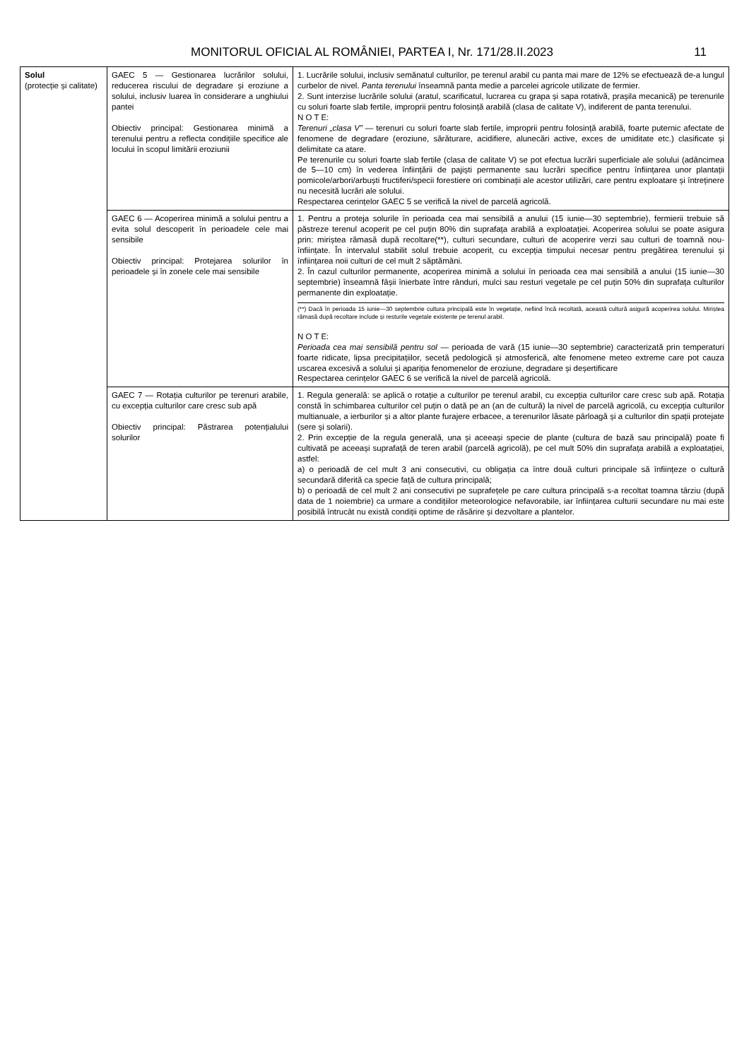MONITORUL OFICIAL AL ROMÂNIEI, PARTEA I, Nr. 171/28.II.2023 11
| Solul (protecție și calitate) | GAEC 5 — Gestionarea lucrărilor solului, reducerea riscului de degradare și eroziune a solului, inclusiv luarea în considerare a unghiului pantei Obiectiv principal: Gestionarea minimă a terenului pentru a reflecta condițiile specifice ale locului în scopul limitării eroziunii | 1. Lucrările solului, inclusiv semănatul culturilor, pe terenul arabil cu panta mai mare de 12% se efectuează de-a lungul curbelor de nivel. Panta terenului înseamnă panta medie a parcelei agricole utilizate de fermier. 2. Sunt interzise lucrările solului (aratul, scarificatul, lucrarea cu grapa și sapa rotativă, prașila mecanică) pe terenurile cu soluri foarte slab fertile, improprii pentru folosință arabilă (clasa de calitate V), indiferent de panta terenului. N O T E: Terenuri „clasa V” — terenuri cu soluri foarte slab fertile, improprii pentru folosință arabilă, foarte puternic afectate de fenomene de degradare (eroziune, sărăturare, acidifiere, alunecări active, exces de umiditate etc.) clasificate și delimitate ca atare. Pe terenurile cu soluri foarte slab fertile (clasa de calitate V) se pot efectua lucrări superficiale ale solului (adâncimea de 5—10 cm) în vederea înființării de pajiști permanente sau lucrări specifice pentru înființarea unor plantații pomicole/arbori/arbuști fructiferi/specii forestiere ori combinații ale acestor utilizări, care pentru exploatare și întreținere nu necesită lucrări ale solului. Respectarea cerințelor GAEC 5 se verifică la nivel de parcelă agricolă. |
| | GAEC 6 — Acoperirea minimă a solului pentru a evita solul descoperit în perioadele cele mai sensibile Obiectiv principal: Protejarea solurilor în perioadele și în zonele cele mai sensibile | 1. Pentru a proteja solurile în perioada cea mai sensibilă a anului (15 iunie—30 septembrie), fermierii trebuie să păstreze terenul acoperit pe cel puțin 80% din suprafața arabilă a exploatației. Acoperirea solului se poate asigura prin: miriștea rămasă după recoltare(**), culturi secundare, culturi de acoperire verzi sau culturi de toamnă nou-înființate. În intervalul stabilit solul trebuie acoperit, cu excepția timpului necesar pentru pregătirea terenului și înființarea noii culturi de cel mult 2 săptămâni. 2. În cazul culturilor permanente, acoperirea minimă a solului în perioada cea mai sensibilă a anului (15 iunie—30 septembrie) înseamnă fâșii înierbate între rânduri, mulci sau resturi vegetale pe cel puțin 50% din suprafața culturilor permanente din exploatație. (**) Dacă în perioada 15 iunie—30 septembrie cultura principală este în vegetație, nefiind încă recoltată, această cultură asigură acoperirea solului. Miriștea rămasă după recoltare include și resturile vegetale existente pe terenul arabil. N O T E: Perioada cea mai sensibilă pentru sol — perioada de vară (15 iunie—30 septembrie) caracterizată prin temperaturi foarte ridicate, lipsa precipitațiilor, secetă pedologică și atmosferică, alte fenomene meteo extreme care pot cauza uscarea excesivă a solului și apariția fenomenelor de eroziune, degradare și deșertificare Respectarea cerințelor GAEC 6 se verifică la nivel de parcelă agricolă. |
| | GAEC 7 — Rotația culturilor pe terenuri arabile, cu excepția culturilor care cresc sub apă Obiectiv principal: Păstrarea potențialului solurilor | 1. Regula generală: se aplică o rotație a culturilor pe terenul arabil, cu excepția culturilor care cresc sub apă. Rotația constă în schimbarea culturilor cel puțin o dată pe an (an de cultură) la nivel de parcelă agricolă, cu excepția culturilor multianuale, a ierburilor și a altor plante furajere erbacee, a terenurilor lăsate pârloagă și a culturilor din spații protejate (sere și solarii). 2. Prin excepție de la regula generală, una și aceeași specie de plante (cultura de bază sau principală) poate fi cultivată pe aceeași suprafață de teren arabil (parcelă agricolă), pe cel mult 50% din suprafața arabilă a exploatației, astfel: a) o perioadă de cel mult 3 ani consecutivi, cu obligația ca între două culturi principale să înființeze o cultură secundară diferită ca specie față de cultura principală; b) o perioadă de cel mult 2 ani consecutivi pe suprafețele pe care cultura principală s-a recoltat toamna târziu (după data de 1 noiembrie) ca urmare a condițiilor meteorologice nefavorabile, iar înființarea culturii secundare nu mai este posibilă întrucât nu există condiții optime de răsărire și dezvoltare a plantelor. |